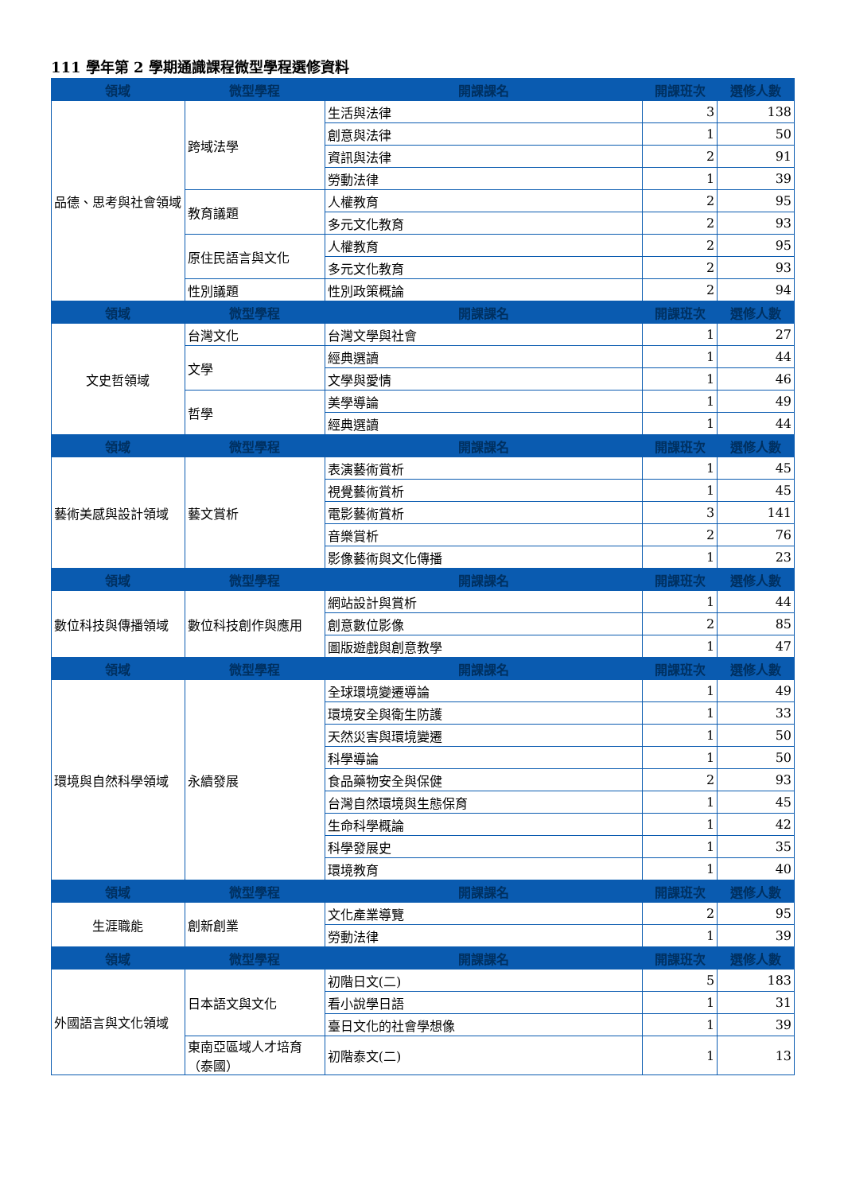111 學年第 2 學期通識課程微型學程選修資料
| 領域 | 微型學程 | 開課課名 | 開課班次 | 選修人數 |
| --- | --- | --- | --- | --- |
| 品德、思考與社會領域 | 跨域法學 | 生活與法律 | 3 | 138 |
| | | 創意與法律 | 1 | 50 |
| | | 資訊與法律 | 2 | 91 |
| | | 勞動法律 | 1 | 39 |
| | 教育議題 | 人權教育 | 2 | 95 |
| | | 多元文化教育 | 2 | 93 |
| | 原住民語言與文化 | 人權教育 | 2 | 95 |
| | | 多元文化教育 | 2 | 93 |
| | 性別議題 | 性別政策概論 | 2 | 94 |
| 領域 | 微型學程 | 開課課名 | 開課班次 | 選修人數 |
| 文史哲領域 | 台灣文化 | 台灣文學與社會 | 1 | 27 |
| | 文學 | 經典選讀 | 1 | 44 |
| | | 文學與愛情 | 1 | 46 |
| | 哲學 | 美學導論 | 1 | 49 |
| | | 經典選讀 | 1 | 44 |
| 領域 | 微型學程 | 開課課名 | 開課班次 | 選修人數 |
| 藝術美感與設計領域 | 藝文賞析 | 表演藝術賞析 | 1 | 45 |
| | | 視覺藝術賞析 | 1 | 45 |
| | | 電影藝術賞析 | 3 | 141 |
| | | 音樂賞析 | 2 | 76 |
| | | 影像藝術與文化傳播 | 1 | 23 |
| 領域 | 微型學程 | 開課課名 | 開課班次 | 選修人數 |
| 數位科技與傳播領域 | 數位科技創作與應用 | 網站設計與賞析 | 1 | 44 |
| | | 創意數位影像 | 2 | 85 |
| | | 圖版遊戲與創意教學 | 1 | 47 |
| 領域 | 微型學程 | 開課課名 | 開課班次 | 選修人數 |
| 環境與自然科學領域 | 永續發展 | 全球環境變遷導論 | 1 | 49 |
| | | 環境安全與衛生防護 | 1 | 33 |
| | | 天然災害與環境變遷 | 1 | 50 |
| | | 科學導論 | 1 | 50 |
| | | 食品藥物安全與保健 | 2 | 93 |
| | | 台灣自然環境與生態保育 | 1 | 45 |
| | | 生命科學概論 | 1 | 42 |
| | | 科學發展史 | 1 | 35 |
| | | 環境教育 | 1 | 40 |
| 領域 | 微型學程 | 開課課名 | 開課班次 | 選修人數 |
| 生涯職能 | 創新創業 | 文化產業導覽 | 2 | 95 |
| | | 勞動法律 | 1 | 39 |
| 領域 | 微型學程 | 開課課名 | 開課班次 | 選修人數 |
| 外國語言與文化領域 | 日本語文與文化 | 初階日文(二) | 5 | 183 |
| | | 看小說學日語 | 1 | 31 |
| | | 臺日文化的社會學想像 | 1 | 39 |
| | 東南亞區域人才培育（泰國） | 初階泰文(二) | 1 | 13 |